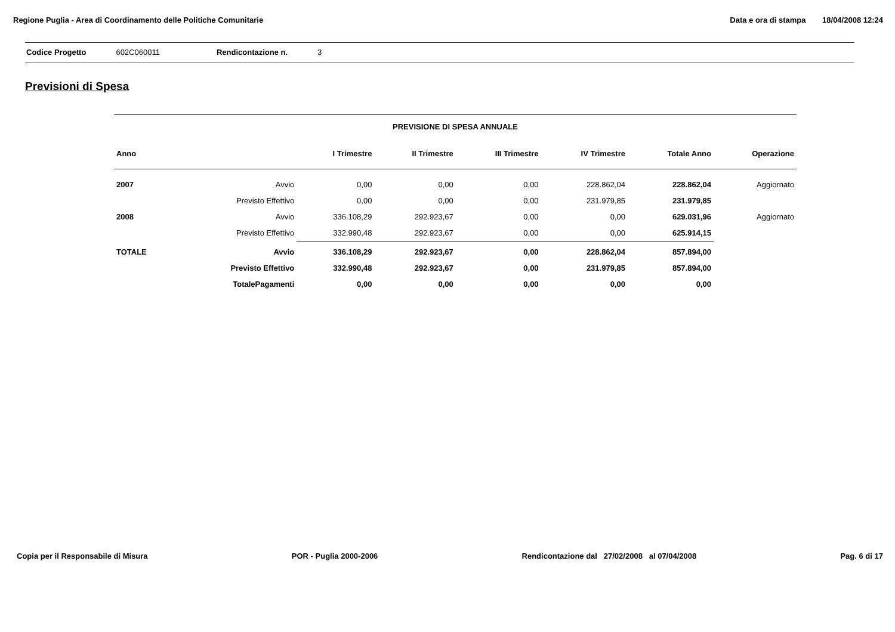Regione Puglia - Area di Coordinamento delle Politiche Comunitarie
Data e ora di stampa 18/04/2008 12:24
Codice Progetto 602C060011 Rendicontazione n. 3
Previsioni di Spesa
PREVISIONE DI SPESA ANNUALE
| Anno | | I Trimestre | II Trimestre | III Trimestre | IV Trimestre | Totale Anno | Operazione |
| --- | --- | --- | --- | --- | --- | --- | --- |
| 2007 | Avvio | 0,00 | 0,00 | 0,00 | 228.862,04 | 228.862,04 | Aggiornato |
| | Previsto Effettivo | 0,00 | 0,00 | 0,00 | 231.979,85 | 231.979,85 | |
| 2008 | Avvio | 336.108,29 | 292.923,67 | 0,00 | 0,00 | 629.031,96 | Aggiornato |
| | Previsto Effettivo | 332.990,48 | 292.923,67 | 0,00 | 0,00 | 625.914,15 | |
| TOTALE | Avvio | 336.108,29 | 292.923,67 | 0,00 | 228.862,04 | 857.894,00 | |
| | Previsto Effettivo | 332.990,48 | 292.923,67 | 0,00 | 231.979,85 | 857.894,00 | |
| | TotalePagamenti | 0,00 | 0,00 | 0,00 | 0,00 | 0,00 | |
Copia per il Responsabile di Misura
POR - Puglia 2000-2006 Rendicontazione dal 27/02/2008 al 07/04/2008
Pag. 6 di 17